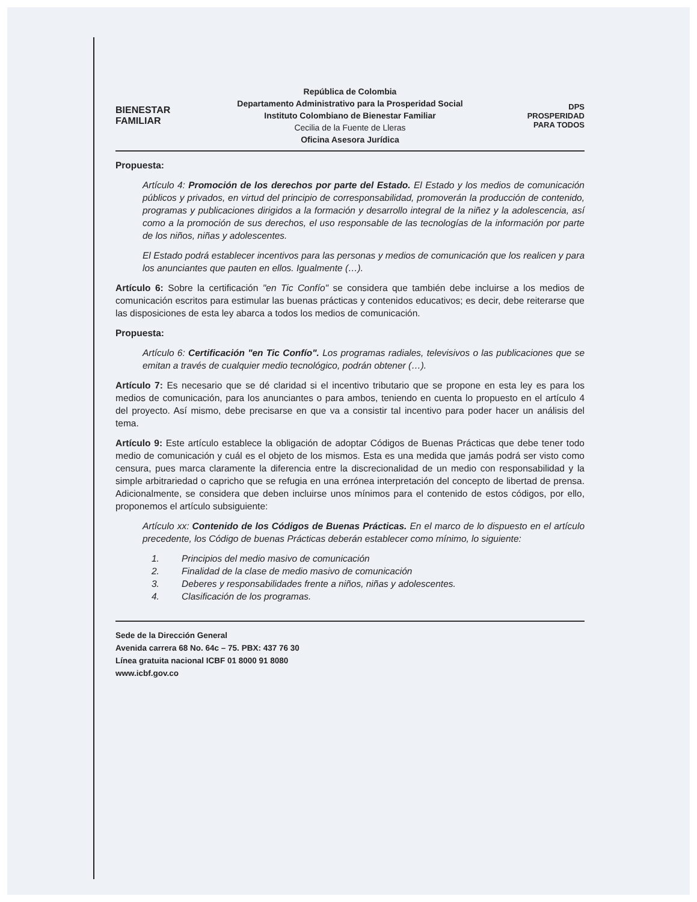BIENESTAR
FAMILIAR
República de Colombia
Departamento Administrativo para la Prosperidad Social
Instituto Colombiano de Bienestar Familiar
Cecilia de la Fuente de Lleras
Oficina Asesora Jurídica
DPS
PROSPERIDAD PARA TODOS
Propuesta:
Artículo 4: Promoción de los derechos por parte del Estado. El Estado y los medios de comunicación públicos y privados, en virtud del principio de corresponsabilidad, promoverán la producción de contenido, programas y publicaciones dirigidos a la formación y desarrollo integral de la niñez y la adolescencia, así como a la promoción de sus derechos, el uso responsable de las tecnologías de la información por parte de los niños, niñas y adolescentes.
El Estado podrá establecer incentivos para las personas y medios de comunicación que los realicen y para los anunciantes que pauten en ellos. Igualmente (…).
Artículo 6: Sobre la certificación "en Tic Confío" se considera que también debe incluirse a los medios de comunicación escritos para estimular las buenas prácticas y contenidos educativos; es decir, debe reiterarse que las disposiciones de esta ley abarca a todos los medios de comunicación.
Propuesta:
Artículo 6: Certificación "en Tic Confío". Los programas radiales, televisivos o las publicaciones que se emitan a través de cualquier medio tecnológico, podrán obtener (…).
Artículo 7: Es necesario que se dé claridad si el incentivo tributario que se propone en esta ley es para los medios de comunicación, para los anunciantes o para ambos, teniendo en cuenta lo propuesto en el artículo 4 del proyecto. Así mismo, debe precisarse en que va a consistir tal incentivo para poder hacer un análisis del tema.
Artículo 9: Este artículo establece la obligación de adoptar Códigos de Buenas Prácticas que debe tener todo medio de comunicación y cuál es el objeto de los mismos. Esta es una medida que jamás podrá ser visto como censura, pues marca claramente la diferencia entre la discrecionalidad de un medio con responsabilidad y la simple arbitrariedad o capricho que se refugia en una errónea interpretación del concepto de libertad de prensa. Adicionalmente, se considera que deben incluirse unos mínimos para el contenido de estos códigos, por ello, proponemos el artículo subsiguiente:
Artículo xx: Contenido de los Códigos de Buenas Prácticas. En el marco de lo dispuesto en el artículo precedente, los Código de buenas Prácticas deberán establecer como mínimo, lo siguiente:
1. Principios del medio masivo de comunicación
2. Finalidad de la clase de medio masivo de comunicación
3. Deberes y responsabilidades frente a niños, niñas y adolescentes.
4. Clasificación de los programas.
Sede de la Dirección General
Avenida carrera 68 No. 64c – 75. PBX: 437 76 30
Línea gratuita nacional ICBF 01 8000 91 8080
www.icbf.gov.co